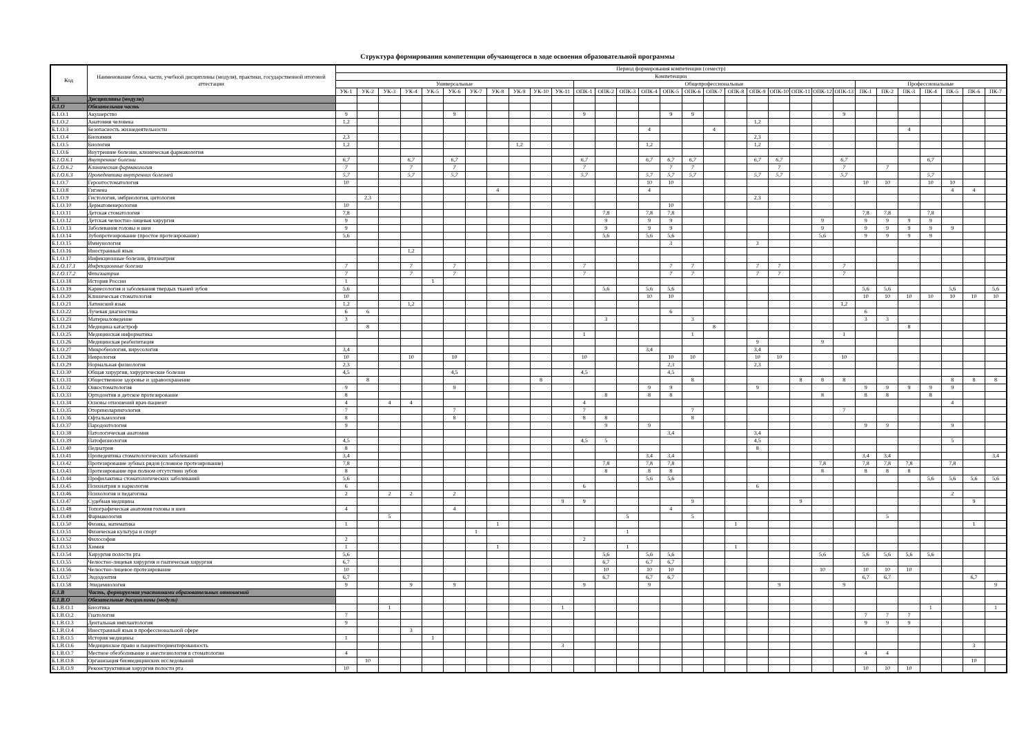Структура формирования компетенции обучающегося в ходе освоения образовательной программы
| Код | Наименование блока, части, учебной дисциплины (модуля), практики, государственной итоговой аттестации | Период формирования компетенции (семестр) | | | | | | | | | | | | | | | | | | | | | | | | | | | | | | |
| --- | --- | --- | --- | --- | --- | --- | --- | --- | --- | --- | --- | --- | --- | --- | --- | --- | --- | --- | --- | --- | --- | --- | --- | --- | --- | --- | --- | --- | --- | --- | --- | --- |
| | | Компетенции | | | | | | | | | | | | | | | | | | | | | | | | | | | | | | |
| | | Универсальные | | | | | | | | | | | Общепрофессиональные | | | | | | | | | | | | | Профессиональные | | | | | | |
| | | УК-1 | УК-2 | УК-3 | УК-4 | УК-5 | УК-6 | УК-7 | УК-8 | УК-9 | УК-10 | УК-11 | ОПК-1 | ОПК-2 | ОПК-3 | ОПК-4 | ОПК-5 | ОПК-6 | ОПК-7 | ОПК-8 | ОПК-9 | ОПК-10 | ОПК-11 | ОПК-12 | ОПК-13 | ПК-1 | ПК-2 | ПК-3 | ПК-4 | ПК-5 | ПК-6 | ПК-7 |
| Б.1 | Дисциплины (модули) | | | | | | | | | | | | | | | | | | | | | | | | | | | | | | | |
| Б.1.О | Обязательная часть | | | | | | | | | | | | | | | | | | | | | | | | | | | | | | | |
| Б.1.О.1 | Акушерство | 9 | | | | | 9 | | | | | | 9 | | | | 9 | 9 | | | | | | | 9 | | | | | | | |
| Б.1.О.2 | Анатомия человека | 1,2 | | | | | | | | | | | | | | | | | | | 1,2 | | | | | | | | | | | |
| Б.1.О.3 | Безопасность жизнедеятельности | | | | | | | | | | | | | | | 4 | | | 4 | | | | | | | | | 4 | | | | |
| Б.1.О.4 | Биохимия | 2,3 | | | | | | | | | | | | | | | | | | | 2,3 | | | | | | | | | | | |
| Б.1.О.5 | Биология | 1,2 | | | | | | | | 1,2 | | | | | | 1,2 | | | | | 1,2 | | | | | | | | | | | |
| Б.1.О.6 | Внутренние болезни, клиническая фармакология | | | | | | | | | | | | | | | | | | | | | | | | | | | | | | | |
| Б.1.О.6.1 | Внутренние болезни | 6,7 | | | 6,7 | | 6,7 | | | | | | 6,7 | | | 6,7 | 6,7 | 6,7 | | | 6,7 | 6,7 | | | 6,7 | | | | 6,7 | | | |
| Б.1.О.6.2 | Клиническая фармакология | 7 | | | 7 | | 7 | | | | | | 7 | | | | 7 | 7 | | | | 7 | | | 7 | | 7 | | | | | |
| Б.1.О.6.3 | Пропедевтика внутренних болезней | 5,7 | | | 5,7 | | 5,7 | | | | | | 5,7 | | | 5,7 | 5,7 | 5,7 | | | 5,7 | 5,7 | | | 5,7 | | | | 5,7 | | | |
| Б.1.О.7 | Геронтостоматология | 10 | | | | | | | | | | | | | | 10 | 10 | | | | | | | | | 10 | 10 | | 10 | 10 | | |
| Б.1.О.8 | Гигиена | | | | | | | | 4 | | | | | | | 4 | | | | | | | | | | | | | | 4 | 4 | |
| Б.1.О.9 | Гистология, эмбриология, цитология | | 2,3 | | | | | | | | | | | | | | | | | | 2,3 | | | | | | | | | | | |
| Б.1.О.10 | Дерматовенерология | 10 | | | | | | | | | | | | | | | 10 | | | | | | | | | | | | | | | |
| Б.1.О.11 | Детская стоматология | 7,8 | | | | | | | | | | | | 7,8 | | 7,8 | 7,8 | | | | | | | | | 7,8 | 7,8 | | 7,8 | | | |
| Б.1.О.12 | Детская челюстно-лицевая хирургия | 9 | | | | | | | | | | | | 9 | | 9 | 9 | | | | | | | 9 | | 9 | 9 | 9 | 9 | | | |
| Б.1.О.13 | Заболевания головы и шеи | 9 | | | | | | | | | | | | 9 | | 9 | 9 | | | | | | | 9 | | 9 | 9 | 9 | 9 | 9 | | |
| Б.1.О.14 | Зубопротезирование (простое протезирование) | 5,6 | | | | | | | | | | | | 5,6 | | 5,6 | 5,6 | | | | | | | 5,6 | | 9 | 9 | 9 | 9 | | | |
| Б.1.О.15 | Иммунология | | | | | | | | | | | | | | | | 3 | | | | 3 | | | | | | | | | | | |
| Б.1.О.16 | Иностранный язык | | | | 1,2 | | | | | | | | | | | | | | | | | | | | | | | | | | | |
| Б.1.О.17 | Инфекционные болезни, фтизиатрия | | | | | | | | | | | | | | | | | | | | | | | | | | | | | | | |
| Б.1.О.17.1 | Инфекционные болезни | 7 | | | 7 | | 7 | | | | | | 7 | | | | 7 | 7 | | | 7 | 7 | | | 7 | | | | | | | |
| Б.1.О.17.2 | Фтизиатрия | 7 | | | 7 | | 7 | | | | | | 7 | | | | 7 | 7 | | | 7 | 7 | | | 7 | | | | | | | |
| Б.1.О.18 | История России | 1 | | | | 1 | | | | | | | | | | | | | | | | | | | | | | | | | | |
| Б.1.О.19 | Кариесология и заболевания твердых тканей зубов | 5,6 | | | | | | | | | | | | 5,6 | | 5,6 | 5,6 | | | | | | | | | 5,6 | 5,6 | | | 5,6 | | 5,6 |
| Б.1.О.20 | Клиническая стоматология | 10 | | | | | | | | | | | | | | 10 | 10 | | | | | | | | | 10 | 10 | 10 | 10 | 10 | 10 | 10 |
| Б.1.О.21 | Латинский язык | 1,2 | | | 1,2 | | | | | | | | | | | | | | | | | | | | 1,2 | | | | | | | |
| Б.1.О.22 | Лучевая диагностика | 6 | 6 | | | | | | | | | | | | | | 6 | | | | | | | | | 6 | | | | | | |
| Б.1.О.23 | Материаловедение | 3 | | | | | | | | | | | | 3 | | | | 3 | | | | | | | | 3 | 3 | | | | | |
| Б.1.О.24 | Медицина катастроф | | 8 | | | | | | | | | | | | | | | | 8 | | | | | | | | | 8 | | | | |
| Б.1.О.25 | Медицинская информатика | | | | | | | | | | | | 1 | | | | | 1 | | | | | | | 1 | | | | | | | |
| Б.1.О.26 | Медицинская реабилитация | | | | | | | | | | | | | | | | | | | | 9 | | | 9 | | | | | | | | |
| Б.1.О.27 | Микробиология, вирусология | 3,4 | | | | | | | | | | | | | | 3,4 | | | | | 3,4 | | | | | | | | | | | |
| Б.1.О.28 | Неврология | 10 | | | 10 | | 10 | | | | | | 10 | | | | 10 | 10 | | | 10 | 10 | | | 10 | | | | | | | |
| Б.1.О.29 | Нормальная физиология | 2,3 | | | | | | | | | | | | | | | 2,3 | | | | 2,3 | | | | | | | | | | | |
| Б.1.О.30 | Общая хирургия, хирургические болезни | 4,5 | | | | | 4,5 | | | | | | 4,5 | | | | 4,5 | | | | | | | | | | | | | | | |
| Б.1.О.31 | Общественное здоровье и здравоохранение | | 8 | | | | | | | | 8 | | | | | | | 8 | | | | | 8 | 8 | 8 | | | | | 8 | 8 | 8 |
| Б.1.О.32 | Онкостоматология | 9 | | | | | 9 | | | | | | | | | 9 | 9 | | | | 9 | | | | | 9 | 9 | 9 | 9 | 9 | | |
| Б.1.О.33 | Ортодонтия и детское протезирование | 8 | | | | | | | | | | | | 8 | | 8 | 8 | | | | | | | 8 | | 8 | 8 | | 8 | | | |
| Б.1.О.34 | Основы отношений врач-пациент | 4 | | 4 | 4 | | | | | | | | 4 | | | | | | | | | | | | | | | | | 4 | | |
| Б.1.О.35 | Оториноларингология | 7 | | | | | 7 | | | | | | 7 | | | | | 7 | | | | | | | 7 | | | | | | | |
| Б.1.О.36 | Офтальмология | 8 | | | | | 8 | | | | | | 8 | 8 | | | | 8 | | | | | | | | | | | | | | |
| Б.1.О.37 | Пародонтология | 9 | | | | | | | | | | | | 9 | | 9 | | | | | | | | | | 9 | 9 | | | 9 | | |
| Б.1.О.38 | Патологическая анатомия | | | | | | | | | | | | | | | | 3,4 | | | | 3,4 | | | | | | | | | | | |
| Б.1.О.39 | Патофизиология | 4,5 | | | | | | | | | | | 4,5 | 5 | | | | | | | 4,5 | | | | | | | | | 5 | | |
| Б.1.О.40 | Педиатрия | 8 | | | | | | | | | | | | | | | | | | | 8 | | | | | | | | | | | |
| Б.1.О.41 | Пропедевтика стоматологических заболеваний | 3,4 | | | | | | | | | | | | | | 3,4 | 3,4 | | | | | | | | | 3,4 | 3,4 | | | | | 3,4 |
| Б.1.О.42 | Протезирование зубных рядов (сложное протезирование) | 7,8 | | | | | | | | | | | | 7,8 | | 7,8 | 7,8 | | | | | | | 7,8 | | 7,8 | 7,8 | 7,8 | | 7,8 | | |
| Б.1.О.43 | Протезирование при полном отсутствии зубов | 8 | | | | | | | | | | | | 8 | | 8 | 8 | | | | | | | 8 | | 8 | 8 | 8 | | | | |
| Б.1.О.44 | Профилактика стоматологических заболеваний | 5,6 | | | | | | | | | | | | | | 5,6 | 5,6 | | | | | | | | | | | | 5,6 | 5,6 | 5,6 | 5,6 |
| Б.1.О.45 | Психиатрия и наркология | 6 | | | | | | | | | | | 6 | | | | | | | | 6 | | | | | | | | | | | |
| Б.1.О.46 | Психология и педагогика | 2 | | 2 | 2 | | 2 | | | | | | | | | | | | | | | | | | | | | | | 2 | | |
| Б.1.О.47 | Судебная медицина | | | | | | | | | | | 9 | 9 | | | | | 9 | | | | | 9 | | | | | | | | 9 | |
| Б.1.О.48 | Топографическая анатомия головы и шеи | 4 | | | | | 4 | | | | | | | | | | 4 | | | | | | | | | | | | | | | |
| Б.1.О.49 | Фармакология | | | 5 | | | | | | | | | | | 5 | | | 5 | | | | | | | | | 5 | | | | | |
| Б.1.О.50 | Физика, математика | 1 | | | | | | | 1 | | | | | | | | | | | 1 | | | | | | | | | | | 1 | |
| Б.1.О.51 | Физическая культура и спорт | | | | | | | 1 | | | | | | | 1 | | | | | | | | | | | | | | | | | |
| Б.1.О.52 | Философия | 2 | | | | | | | | | | | 2 | | | | | | | | | | | | | | | | | | | |
| Б.1.О.53 | Химия | 1 | | | | | | | 1 | | | | | | 1 | | | | | 1 | | | | | | | | | | | | |
| Б.1.О.54 | Хирургия полости рта | 5,6 | | | | | | | | | | | | 5,6 | | 5,6 | 5,6 | | | | | | | 5,6 | | 5,6 | 5,6 | 5,6 | 5,6 | | | |
| Б.1.О.55 | Челюстно-лицевая хирургия и гнатическая хирургия | 6,7 | | | | | | | | | | | | 6,7 | | 6,7 | 6,7 | | | | | | | | | | | | | | | |
| Б.1.О.56 | Челюстно-лицевое протезирование | 10 | | | | | | | | | | | | 10 | | 10 | 10 | | | | | | | 10 | | 10 | 10 | 10 | | | | |
| Б.1.О.57 | Эндодонтия | 6,7 | | | | | | | | | | | | 6,7 | | 6,7 | 6,7 | | | | | | | | | 6,7 | 6,7 | | | | 6,7 | |
| Б.1.О.58 | Эпидемиология | 9 | | | 9 | | 9 | | | | | | 9 | | | 9 | | | | | | 9 | | | 9 | | | | | | | 9 |
| Б.1.В | Часть, формируемая участниками образовательных отношений | | | | | | | | | | | | | | | | | | | | | | | | | | | | | | | |
| Б.1.В.О | Обязательные дисциплины (модули) | | | | | | | | | | | | | | | | | | | | | | | | | | | | | | | |
| Б.1.В.О.1 | Биоэтика | | | 1 | | | | | | | | 1 | | | | | | | | | | | | | | | | | 1 | | | 1 |
| Б.1.В.О.2 | Гнатология | 7 | | | | | | | | | | | | | | | | | | | | | | | | 7 | 7 | 7 | | | | |
| Б.1.В.О.3 | Дентальная имплантология | 9 | | | | | | | | | | | | | | | | | | | | | | | | 9 | 9 | 9 | | | | |
| Б.1.В.О.4 | Иностранный язык в профессиональной сфере | | | | 3 | | | | | | | | | | | | | | | | | | | | | | | | | | | |
| Б.1.В.О.5 | История медицины | 1 | | | | 1 | | | | | | | | | | | | | | | | | | | | | | | | | | |
| Б.1.В.О.6 | Медицинское право и пациентоориентированность | | | | | | | | | | | 3 | | | | | | | | | | | | | | | | | | | 3 | |
| Б.1.В.О.7 | Местное обезболивание и анестезиология в стоматологии | 4 | | | | | | | | | | | | | | | | | | | | | | | | 4 | 4 | | | | | |
| Б.1.В.О.8 | Организация биомедицинских исследований | | 10 | | | | | | | | | | | | | | | | | | | | | | | | | | | | 10 | |
| Б.1.В.О.9 | Реконструктивная хирургия полости рта | 10 | | | | | | | | | | | | | | | | | | | | | | | | 10 | 10 | 10 | | | | |